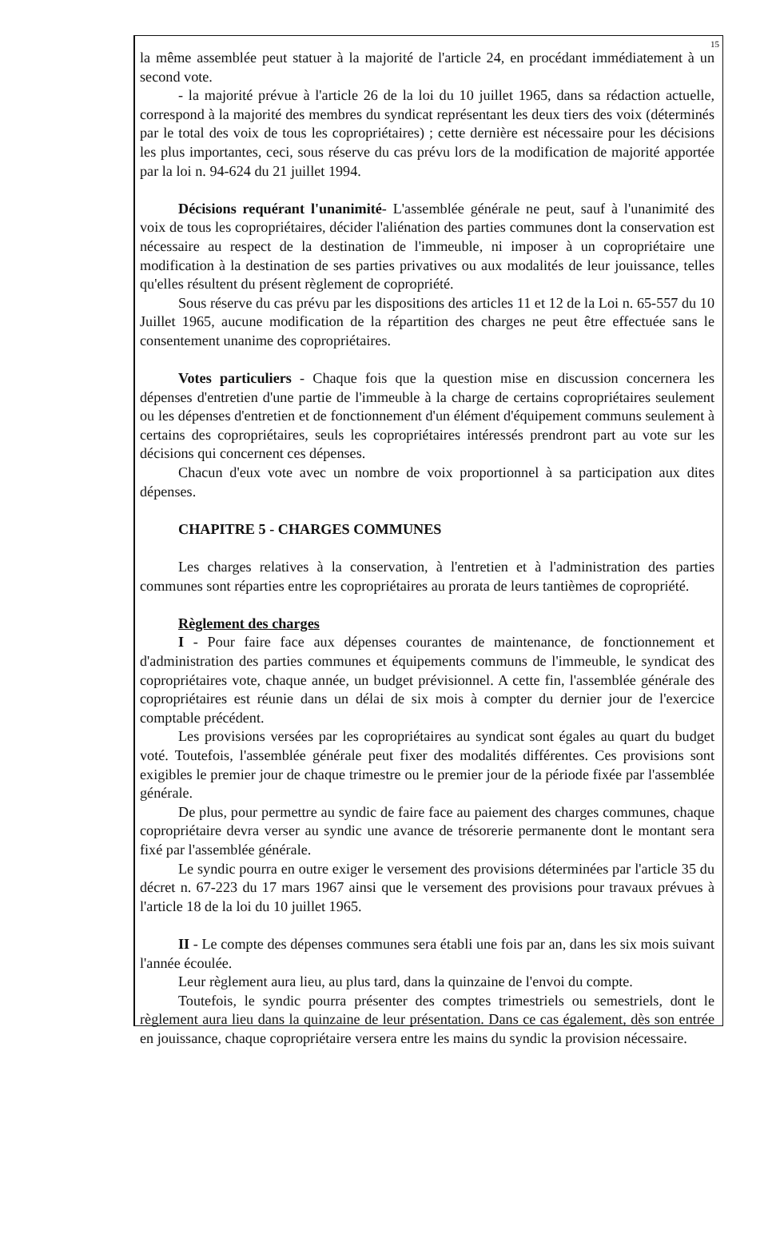15
la même assemblée peut statuer à la majorité de l'article 24, en procédant immédiatement à un second vote.
- la majorité prévue à l'article 26 de la loi du 10 juillet 1965, dans sa rédaction actuelle, correspond à la majorité des membres du syndicat représentant les deux tiers des voix (déterminés par le total des voix de tous les copropriétaires) ; cette dernière est nécessaire pour les décisions les plus importantes, ceci, sous réserve du cas prévu lors de la modification de majorité apportée par la loi n. 94-624 du 21 juillet 1994.
Décisions requérant l'unanimité- L'assemblée générale ne peut, sauf à l'unanimité des voix de tous les copropriétaires, décider l'aliénation des parties communes dont la conservation est nécessaire au respect de la destination de l'immeuble, ni imposer à un copropriétaire une modification à la destination de ses parties privatives ou aux modalités de leur jouissance, telles qu'elles résultent du présent règlement de copropriété.
Sous réserve du cas prévu par les dispositions des articles 11 et 12 de la Loi n. 65-557 du 10 Juillet 1965, aucune modification de la répartition des charges ne peut être effectuée sans le consentement unanime des copropriétaires.
Votes particuliers - Chaque fois que la question mise en discussion concernera les dépenses d'entretien d'une partie de l'immeuble à la charge de certains copropriétaires seulement ou les dépenses d'entretien et de fonctionnement d'un élément d'équipement communs seulement à certains des copropriétaires, seuls les copropriétaires intéressés prendront part au vote sur les décisions qui concernent ces dépenses.
Chacun d'eux vote avec un nombre de voix proportionnel à sa participation aux dites dépenses.
CHAPITRE 5 - CHARGES COMMUNES
Les charges relatives à la conservation, à l'entretien et à l'administration des parties communes sont réparties entre les copropriétaires au prorata de leurs tantièmes de copropriété.
Règlement des charges
I - Pour faire face aux dépenses courantes de maintenance, de fonctionnement et d'administration des parties communes et équipements communs de l'immeuble, le syndicat des copropriétaires vote, chaque année, un budget prévisionnel. A cette fin, l'assemblée générale des copropriétaires est réunie dans un délai de six mois à compter du dernier jour de l'exercice comptable précédent.
Les provisions versées par les copropriétaires au syndicat sont égales au quart du budget voté. Toutefois, l'assemblée générale peut fixer des modalités différentes. Ces provisions sont exigibles le premier jour de chaque trimestre ou le premier jour de la période fixée par l'assemblée générale.
De plus, pour permettre au syndic de faire face au paiement des charges communes, chaque copropriétaire devra verser au syndic une avance de trésorerie permanente dont le montant sera fixé par l'assemblée générale.
Le syndic pourra en outre exiger le versement des provisions déterminées par l'article 35 du décret n. 67-223 du 17 mars 1967 ainsi que le versement des provisions pour travaux prévues à l'article 18 de la loi du 10 juillet 1965.
II - Le compte des dépenses communes sera établi une fois par an, dans les six mois suivant l'année écoulée.
Leur règlement aura lieu, au plus tard, dans la quinzaine de l'envoi du compte.
Toutefois, le syndic pourra présenter des comptes trimestriels ou semestriels, dont le règlement aura lieu dans la quinzaine de leur présentation. Dans ce cas également, dès son entrée en jouissance, chaque copropriétaire versera entre les mains du syndic la provision nécessaire.